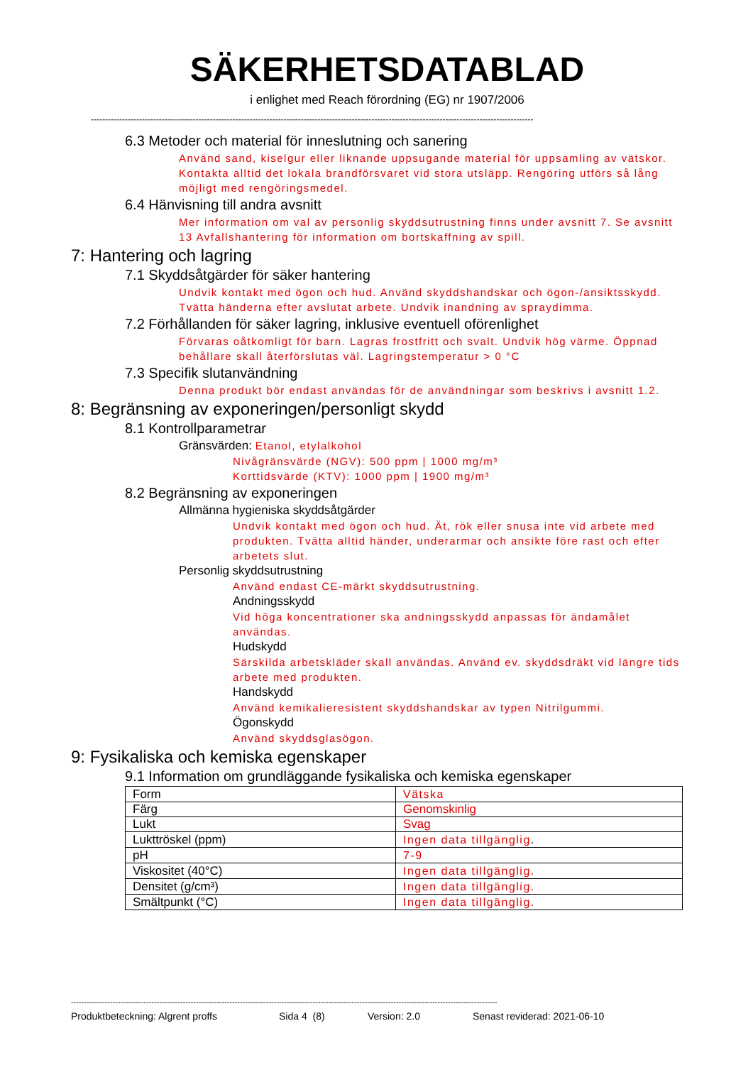SÄKERHETSDATABLAD
i enlighet med Reach förordning (EG) nr 1907/2006
------------------------------------------------------------------------------------------------------------------------------------------------------------
6.3 Metoder och material för inneslutning och sanering
Använd sand, kiselgur eller liknande uppsugande material för uppsamling av vätskor. Kontakta alltid det lokala brandförsvaret vid stora utsläpp. Rengöring utförs så lång möjligt med rengöringsmedel.
6.4 Hänvisning till andra avsnitt
Mer information om val av personlig skyddsutrustning finns under avsnitt 7. Se avsnitt 13 Avfallshantering för information om bortskaffning av spill.
7: Hantering och lagring
7.1 Skyddsåtgärder för säker hantering
Undvik kontakt med ögon och hud. Använd skyddshandskar och ögon-/ansiktsskydd. Tvätta händerna efter avslutat arbete. Undvik inandning av spraydimma.
7.2 Förhållanden för säker lagring, inklusive eventuell oförenlighet
Förvaras oåtkomligt för barn. Lagras frostfritt och svalt. Undvik hög värme. Öppnad behållare skall återförslutas väl. Lagringstemperatur > 0 °C
7.3 Specifik slutanvändning
Denna produkt bör endast användas för de användningar som beskrivs i avsnitt 1.2.
8: Begränsning av exponeringen/personligt skydd
8.1 Kontrollparametrar
Gränsvärden: Etanol, etylalkohol
Nivågränsvärde (NGV): 500 ppm | 1000 mg/m³
Korttidsvärde (KTV): 1000 ppm | 1900 mg/m³
8.2 Begränsning av exponeringen
Allmänna hygieniska skyddsåtgärder
Undvik kontakt med ögon och hud. Ät, rök eller snusa inte vid arbete med produkten. Tvätta alltid händer, underarmar och ansikte före rast och efter arbetets slut.
Personlig skyddsutrustning
Använd endast CE-märkt skyddsutrustning.
Andningsskydd
Vid höga koncentrationer ska andningsskydd anpassas för ändamålet användas.
Hudskydd
Särskilda arbetskläder skall användas. Använd ev. skyddsdräkt vid längre tids arbete med produkten.
Handskydd
Använd kemikalieresistent skyddshandskar av typen Nitrilgummi.
Ögonskydd
Använd skyddsglasögon.
9: Fysikaliska och kemiska egenskaper
9.1 Information om grundläggande fysikaliska och kemiska egenskaper
| Form | Vätska |
| Färg | Genomskinlig |
| Lukt | Svag |
| Lukttröskel (ppm) | Ingen data tillgänglig . |
| pH | 7-9 |
| Viskositet (40°C) | Ingen data tillgänglig. |
| Densitet (g/cm³) | Ingen data tillgänglig. |
| Smältpunkt (°C) | Ingen data tillgänglig. |
--------------------------------------------------------------------------------------------------------------------------------------------------------------------
Produktbeteckning: Algrent proffs Sida 4 (8) Version: 2.0 Senast reviderad: 2021-06-10